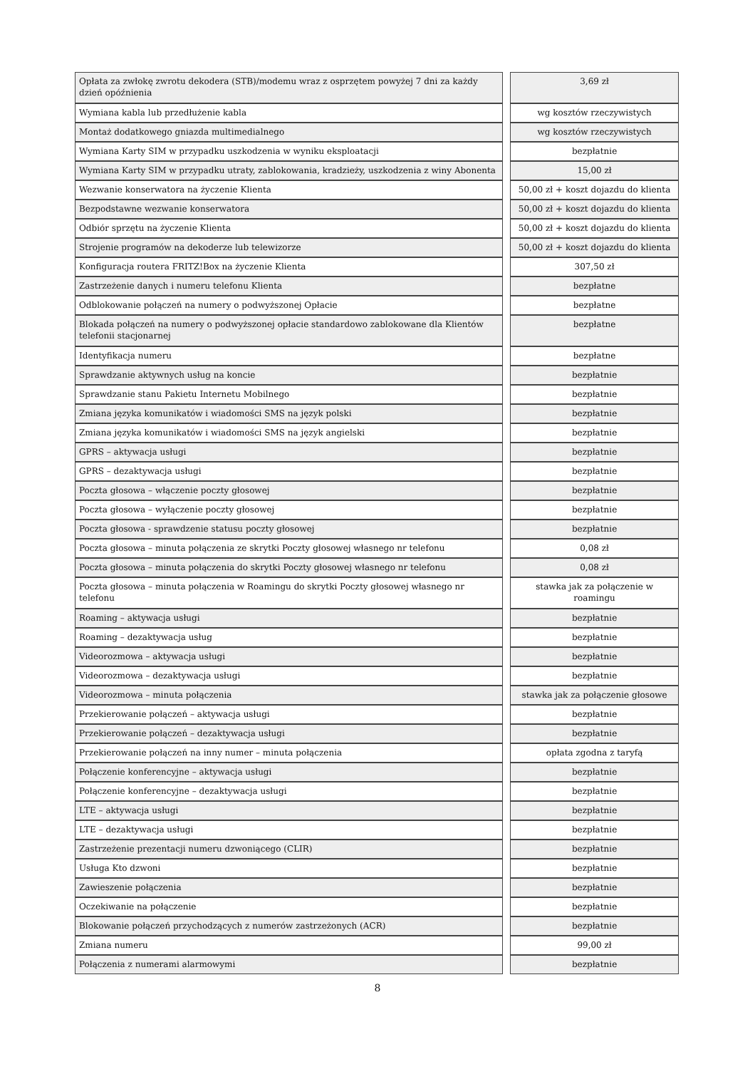| Opłata za zwłokę zwrotu dekodera (STB)/modemu wraz z osprzętem powyżej 7 dni za każdy dzień opóźnienia | | 3,69 zł |
| Wymiana kabla lub przedłużenie kabla | | wg kosztów rzeczywistych |
| Montaż dodatkowego gniazda multimedialnego | | wg kosztów rzeczywistych |
| Wymiana Karty SIM w przypadku uszkodzenia w wyniku eksploatacji | | bezpłatnie |
| Wymiana Karty SIM w przypadku utraty, zablokowania, kradzieży, uszkodzenia z winy Abonenta | | 15,00 zł |
| Wezwanie konserwatora na życzenie Klienta | | 50,00 zł + koszt dojazdu do klienta |
| Bezpodstawne wezwanie konserwatora | | 50,00 zł + koszt dojazdu do klienta |
| Odbiór sprzętu na życzenie Klienta | | 50,00 zł + koszt dojazdu do klienta |
| Strojenie programów na dekoderze lub telewizorze | | 50,00 zł + koszt dojazdu do klienta |
| Konfiguracja routera FRITZ!Box na życzenie Klienta | | 307,50 zł |
| Zastrzeżenie danych i numeru telefonu Klienta | | bezpłatne |
| Odblokowanie połączeń na numery o podwyższonej Opłacie | | bezpłatne |
| Blokada połączeń na numery o podwyższonej opłacie standardowo zablokowane dla Klientów telefonii stacjonarnej | | bezpłatne |
| Identyfikacja numeru | | bezpłatne |
| Sprawdzanie aktywnych usług na koncie | | bezpłatnie |
| Sprawdzanie stanu Pakietu Internetu Mobilnego | | bezpłatnie |
| Zmiana języka komunikatów i wiadomości SMS na język polski | | bezpłatnie |
| Zmiana języka komunikatów i wiadomości SMS na język angielski | | bezpłatnie |
| GPRS – aktywacja usługi | | bezpłatnie |
| GPRS – dezaktywacja usługi | | bezpłatnie |
| Poczta głosowa – włączenie poczty głosowej | | bezpłatnie |
| Poczta głosowa – wyłączenie poczty głosowej | | bezpłatnie |
| Poczta głosowa - sprawdzenie statusu poczty głosowej | | bezpłatnie |
| Poczta głosowa – minuta połączenia ze skrytki Poczty głosowej własnego nr telefonu | | 0,08 zł |
| Poczta głosowa – minuta połączenia do skrytki Poczty głosowej własnego nr telefonu | | 0,08 zł |
| Poczta głosowa – minuta połączenia w Roamingu do skrytki Poczty głosowej własnego nr telefonu | | stawka jak za połączenie w roamingu |
| Roaming – aktywacja usługi | | bezpłatnie |
| Roaming – dezaktywacja usług | | bezpłatnie |
| Videorozmowa – aktywacja usługi | | bezpłatnie |
| Videorozmowa – dezaktywacja usługi | | bezpłatnie |
| Videorozmowa – minuta połączenia | | stawka jak za połączenie głosowe |
| Przekierowanie połączeń – aktywacja usługi | | bezpłatnie |
| Przekierowanie połączeń – dezaktywacja usługi | | bezpłatnie |
| Przekierowanie połączeń na inny numer – minuta połączenia | | opłata zgodna z taryfą |
| Połączenie konferencyjne – aktywacja usługi | | bezpłatnie |
| Połączenie konferencyjne – dezaktywacja usługi | | bezpłatnie |
| LTE – aktywacja usługi | | bezpłatnie |
| LTE – dezaktywacja usługi | | bezpłatnie |
| Zastrzeżenie prezentacji numeru dzwoniącego (CLIR) | | bezpłatnie |
| Usługa Kto dzwoni | | bezpłatnie |
| Zawieszenie połączenia | | bezpłatnie |
| Oczekiwanie na połączenie | | bezpłatnie |
| Blokowanie połączeń przychodzących z numerów zastrzeżonych (ACR) | | bezpłatnie |
| Zmiana numeru | | 99,00 zł |
| Połączenia z numerami alarmowymi | | bezpłatnie |
8